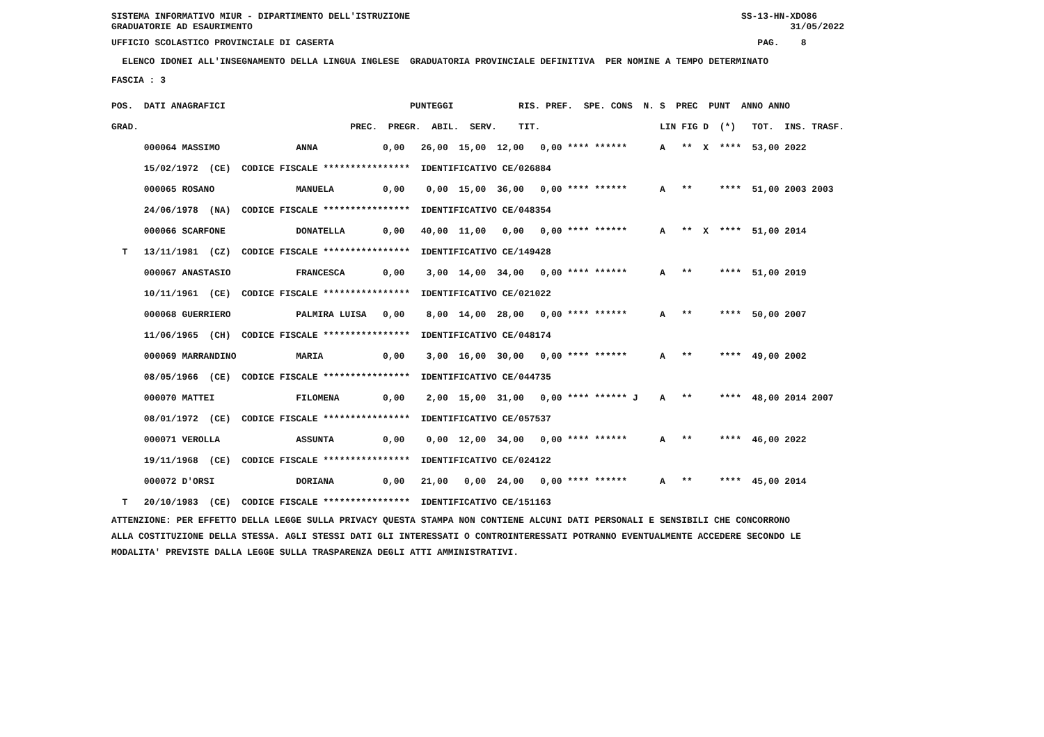SISTEMA INFORMATIVO MIUR - DIPARTIMENTO DELL'ISTRUZIONE SS-13-HN-XDO86 GRADUATORIE AD ESAURIMENTO 31/05/2022
UFFICIO SCOLASTICO PROVINCIALE DI CASERTA PAG. 8
ELENCO IDONEI ALL'INSEGNAMENTO DELLA LINGUA INGLESE GRADUATORIA PROVINCIALE DEFINITIVA PER NOMINE A TEMPO DETERMINATO
FASCIA : 3
| POS. DATI ANAGRAFICI PUNTEGGI RIS. PREF. SPE. CONS N. S PREC PUNT ANNO ANNO |
| --- |
| GRAD. PREC. PREGR. ABIL. SERV. TIT. LIN FIG D (*) TOT. INS. TRASF. |
| 000064 MASSIMO ANNA 0,00 26,00 15,00 12,00 0,00 **** ****** A ** X **** 53,00 2022 |
| 15/02/1972 (CE) CODICE FISCALE **************** IDENTIFICATIVO CE/026884 |
| 000065 ROSANO MANUELA 0,00 0,00 15,00 36,00 0,00 **** ****** A ** **** 51,00 2003 2003 |
| 24/06/1978 (NA) CODICE FISCALE **************** IDENTIFICATIVO CE/048354 |
| 000066 SCARFONE DONATELLA 0,00 40,00 11,00 0,00 0,00 **** ****** A ** X **** 51,00 2014 |
| T 13/11/1981 (CZ) CODICE FISCALE **************** IDENTIFICATIVO CE/149428 |
| 000067 ANASTASIO FRANCESCA 0,00 3,00 14,00 34,00 0,00 **** ****** A ** **** 51,00 2019 |
| 10/11/1961 (CE) CODICE FISCALE **************** IDENTIFICATIVO CE/021022 |
| 000068 GUERRIERO PALMIRA LUISA 0,00 8,00 14,00 28,00 0,00 **** ****** A ** **** 50,00 2007 |
| 11/06/1965 (CH) CODICE FISCALE **************** IDENTIFICATIVO CE/048174 |
| 000069 MARRANDINO MARIA 0,00 3,00 16,00 30,00 0,00 **** ****** A ** **** 49,00 2002 |
| 08/05/1966 (CE) CODICE FISCALE **************** IDENTIFICATIVO CE/044735 |
| 000070 MATTEI FILOMENA 0,00 2,00 15,00 31,00 0,00 **** ****** J A ** **** 48,00 2014 2007 |
| 08/01/1972 (CE) CODICE FISCALE **************** IDENTIFICATIVO CE/057537 |
| 000071 VEROLLA ASSUNTA 0,00 0,00 12,00 34,00 0,00 **** ****** A ** **** 46,00 2022 |
| 19/11/1968 (CE) CODICE FISCALE **************** IDENTIFICATIVO CE/024122 |
| 000072 D'ORSI DORIANA 0,00 21,00 0,00 24,00 0,00 **** ****** A ** **** 45,00 2014 |
| T 20/10/1983 (CE) CODICE FISCALE **************** IDENTIFICATIVO CE/151163 |
ATTENZIONE: PER EFFETTO DELLA LEGGE SULLA PRIVACY QUESTA STAMPA NON CONTIENE ALCUNI DATI PERSONALI E SENSIBILI CHE CONCORRONO ALLA COSTITUZIONE DELLA STESSA. AGLI STESSI DATI GLI INTERESSATI O CONTROINTERESSATI POTRANNO EVENTUALMENTE ACCEDERE SECONDO LE MODALITA' PREVISTE DALLA LEGGE SULLA TRASPARENZA DEGLI ATTI AMMINISTRATIVI.